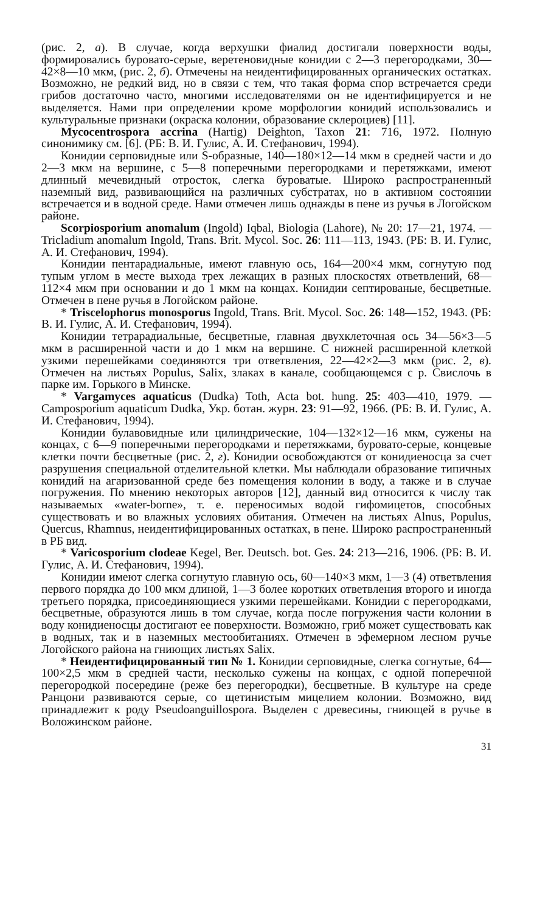(рис. 2, а). В случае, когда верхушки фиалид достигали поверхности воды, формировались буровато-серые, веретеновидные конидии с 2—3 перегородками, 30—42×8—10 мкм, (рис. 2, б). Отмечены на неидентифицированных органических остатках. Возможно, не редкий вид, но в связи с тем, что такая форма спор встречается среди грибов достаточно часто, многими исследователями он не идентифицируется и не выделяется. Нами при определении кроме морфологии конидий использовались и культуральные признаки (окраска колонии, образование склероциев) [11].
Mycocentrospora accrina (Hartig) Deighton, Taxon 21: 716, 1972. Полную синонимику см. [6]. (РБ: В. И. Гулис, А. И. Стефанович, 1994).
Конидии серповидные или S-образные, 140—180×12—14 мкм в средней части и до 2—3 мкм на вершине, с 5—8 поперечными перегородками и перетяжками, имеют длинный мечевидный отросток, слегка буроватые. Широко распространенный наземный вид, развивающийся на различных субстратах, но в активном состоянии встречается и в водной среде. Нами отмечен лишь однажды в пене из ручья в Логойском районе.
Scorpiosporium anomalum (Ingold) Iqbal, Biologia (Lahore), № 20: 17—21, 1974. — Tricladium anomalum Ingold, Trans. Brit. Mycol. Soc. 26: 111—113, 1943. (РБ: В. И. Гулис, А. И. Стефанович, 1994).
Конидии пентарадиальные, имеют главную ось, 164—200×4 мкм, согнутую под тупым углом в месте выхода трех лежащих в разных плоскостях ответвлений, 68—112×4 мкм при основании и до 1 мкм на концах. Конидии септированые, бесцветные. Отмечен в пене ручья в Логойском районе.
* Triscelophorus monosporus Ingold, Trans. Brit. Mycol. Soc. 26: 148—152, 1943. (РБ: В. И. Гулис, А. И. Стефанович, 1994).
Конидии тетрарадиальные, бесцветные, главная двухклеточная ось 34—56×3—5 мкм в расширенной части и до 1 мкм на вершине. С нижней расширенной клеткой узкими перешейками соединяются три ответвления, 22—42×2—3 мкм (рис. 2, в). Отмечен на листьях Populus, Salix, злаках в канале, сообщающемся с р. Свислочь в парке им. Горького в Минске.
* Vargamyces aquaticus (Dudka) Toth, Acta bot. hung. 25: 403—410, 1979. — Camposporium aquaticum Dudka, Укр. ботан. журн. 23: 91—92, 1966. (РБ: В. И. Гулис, А. И. Стефанович, 1994).
Конидии булавовидные или цилиндрические, 104—132×12—16 мкм, сужены на концах, с 6—9 поперечными перегородками и перетяжками, буровато-серые, концевые клетки почти бесцветные (рис. 2, г). Конидии освобождаются от конидиеносца за счет разрушения специальной отделительной клетки. Мы наблюдали образование типичных конидий на агаризованной среде без помещения колонии в воду, а также и в случае погружения. По мнению некоторых авторов [12], данный вид относится к числу так называемых «water-borne», т. е. переносимых водой гифомицетов, способных существовать и во влажных условиях обитания. Отмечен на листьях Alnus, Populus, Quercus, Rhamnus, неидентифицированных остатках, в пене. Широко распространенный в РБ вид.
* Varicosporium clodeae Kegel, Ber. Deutsch. bot. Ges. 24: 213—216, 1906. (РБ: В. И. Гулис, А. И. Стефанович, 1994).
Конидии имеют слегка согнутую главную ось, 60—140×3 мкм, 1—3 (4) ответвления первого порядка до 100 мкм длиной, 1—3 более коротких ответвления второго и иногда третьего порядка, присоединяющиеся узкими перешейками. Конидии с перегородками, бесцветные, образуются лишь в том случае, когда после погружения части колонии в воду конидиеносцы достигают ее поверхности. Возможно, гриб может существовать как в водных, так и в наземных местообитаниях. Отмечен в эфемерном лесном ручье Логойского района на гниющих листьях Salix.
* Неидентифицированный тип № 1. Конидии серповидные, слегка согнутые, 64—100×2,5 мкм в средней части, несколько сужены на концах, с одной поперечной перегородкой посередине (реже без перегородки), бесцветные. В культуре на среде Ранцони развиваются серые, со щетинистым мицелием колонии. Возможно, вид принадлежит к роду Pseudoanguillospora. Выделен с древесины, гниющей в ручье в Воложинском районе.
31